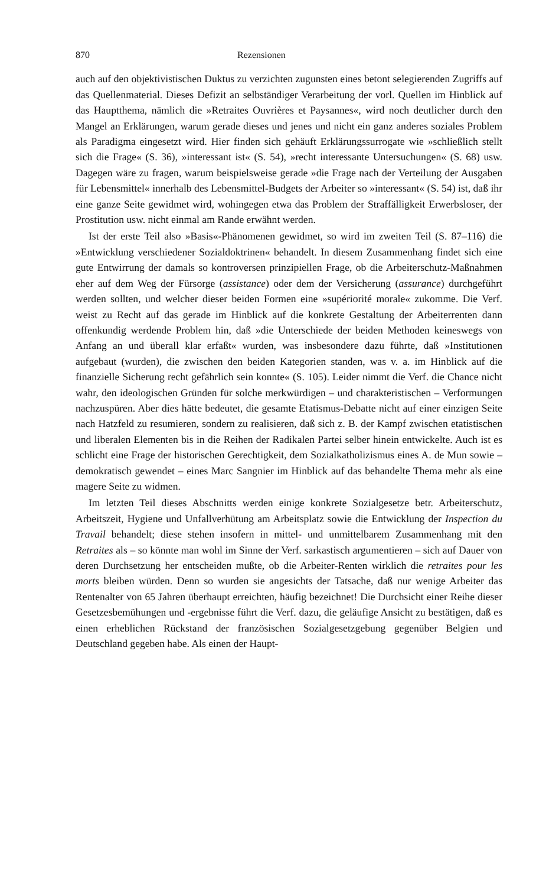870 Rezensionen
auch auf den objektivistischen Duktus zu verzichten zugunsten eines betont selegierenden Zugriffs auf das Quellenmaterial. Dieses Defizit an selbständiger Verarbeitung der vorl. Quellen im Hinblick auf das Hauptthema, nämlich die »Retraites Ouvrières et Paysannes«, wird noch deutlicher durch den Mangel an Erklärungen, warum gerade dieses und jenes und nicht ein ganz anderes soziales Problem als Paradigma eingesetzt wird. Hier finden sich gehäuft Erklärungssurrogate wie »schließlich stellt sich die Frage« (S. 36), »interessant ist« (S. 54), »recht interessante Untersuchungen« (S. 68) usw. Dagegen wäre zu fragen, warum beispielsweise gerade »die Frage nach der Verteilung der Ausgaben für Lebensmittel« innerhalb des Lebensmittel-Budgets der Arbeiter so »interessant« (S. 54) ist, daß ihr eine ganze Seite gewidmet wird, wohingegen etwa das Problem der Straffälligkeit Erwerbsloser, der Prostitution usw. nicht einmal am Rande erwähnt werden.
Ist der erste Teil also »Basis«-Phänomenen gewidmet, so wird im zweiten Teil (S. 87–116) die »Entwicklung verschiedener Sozialdoktrinen« behandelt. In diesem Zusammenhang findet sich eine gute Entwirrung der damals so kontroversen prinzipiellen Frage, ob die Arbeiterschutz-Maßnahmen eher auf dem Weg der Fürsorge (assistance) oder dem der Versicherung (assurance) durchgeführt werden sollten, und welcher dieser beiden Formen eine »supériorité morale« zukomme. Die Verf. weist zu Recht auf das gerade im Hinblick auf die konkrete Gestaltung der Arbeiterrenten dann offenkundig werdende Problem hin, daß »die Unterschiede der beiden Methoden keineswegs von Anfang an und überall klar erfaßt« wurden, was insbesondere dazu führte, daß »Institutionen aufgebaut (wurden), die zwischen den beiden Kategorien standen, was v. a. im Hinblick auf die finanzielle Sicherung recht gefährlich sein konnte« (S. 105). Leider nimmt die Verf. die Chance nicht wahr, den ideologischen Gründen für solche merkwürdigen – und charakteristischen – Verformungen nachzuspüren. Aber dies hätte bedeutet, die gesamte Etatismus-Debatte nicht auf einer einzigen Seite nach Hatzfeld zu resumieren, sondern zu realisieren, daß sich z. B. der Kampf zwischen etatistischen und liberalen Elementen bis in die Reihen der Radikalen Partei selber hinein entwickelte. Auch ist es schlicht eine Frage der historischen Gerechtigkeit, dem Sozialkatholizismus eines A. de Mun sowie – demokratisch gewendet – eines Marc Sangnier im Hinblick auf das behandelte Thema mehr als eine magere Seite zu widmen.
Im letzten Teil dieses Abschnitts werden einige konkrete Sozialgesetze betr. Arbeiterschutz, Arbeitszeit, Hygiene und Unfallverhütung am Arbeitsplatz sowie die Entwicklung der Inspection du Travail behandelt; diese stehen insofern in mittel- und unmittelbarem Zusammenhang mit den Retraites als – so könnte man wohl im Sinne der Verf. sarkastisch argumentieren – sich auf Dauer von deren Durchsetzung her entscheiden mußte, ob die Arbeiter-Renten wirklich die retraites pour les morts bleiben würden. Denn so wurden sie angesichts der Tatsache, daß nur wenige Arbeiter das Rentenalter von 65 Jahren überhaupt erreichten, häufig bezeichnet! Die Durchsicht einer Reihe dieser Gesetzesbemühungen und -ergebnisse führt die Verf. dazu, die geläufige Ansicht zu bestätigen, daß es einen erheblichen Rückstand der französischen Sozialgesetzgebung gegenüber Belgien und Deutschland gegeben habe. Als einen der Haupt-